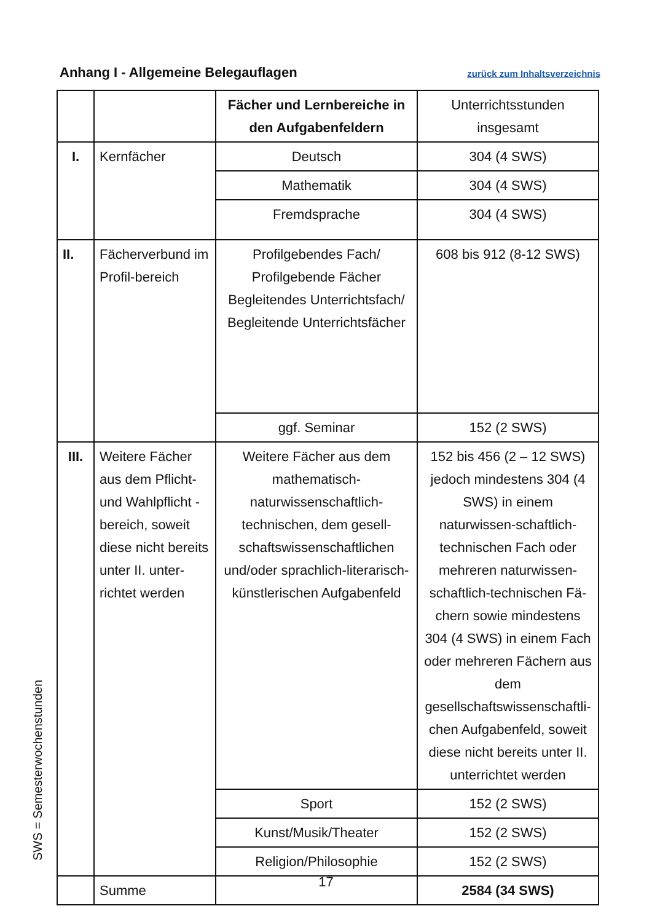Anhang I - Allgemeine Belegauflagen zurück zum Inhaltsverzeichnis
| | | Fächer und Lernbereiche in den Aufgabenfeldern | Unterrichtsstunden insgesamt |
| I. | Kernfächer | Deutsch | 304 (4 SWS) |
| | | Mathematik | 304 (4 SWS) |
| | | Fremdsprache | 304 (4 SWS) |
| II. | Fächerverbund im Profil-bereich | Profilgebendes Fach/ Profilgebende Fächer Begleitendes Unterrichtsfach/ Begleitende Unterrichtsfächer | 608 bis 912 (8-12 SWS) |
| | | ggf. Seminar | 152 (2 SWS) |
| III. | Weitere Fächer aus dem Pflicht- und Wahlpflicht -bereich, soweit diese nicht bereits unter II. unter-richtet werden | Weitere Fächer aus dem mathematisch-naturwissenschaftlich-technischen, dem gesell-schaftswissenschaftlichen und/oder sprachlich-literarisch-künstlerischen Aufgabenfeld | 152 bis 456 (2 – 12 SWS) jedoch mindestens 304 (4 SWS) in einem naturwissen-schaftlich-technischen Fach oder mehreren naturwissen-schaftlich-technischen Fä-chern sowie mindestens 304 (4 SWS) in einem Fach oder mehreren Fächern aus dem gesellschaftswissenschaftli-chen Aufgabenfeld, soweit diese nicht bereits unter II. unterrichtet werden |
| | | Sport | 152 (2 SWS) |
| | | Kunst/Musik/Theater | 152 (2 SWS) |
| | | Religion/Philosophie | 152 (2 SWS) |
| | Summe | | 2584 (34 SWS) |
SWS = Semesterwochenstunden
17